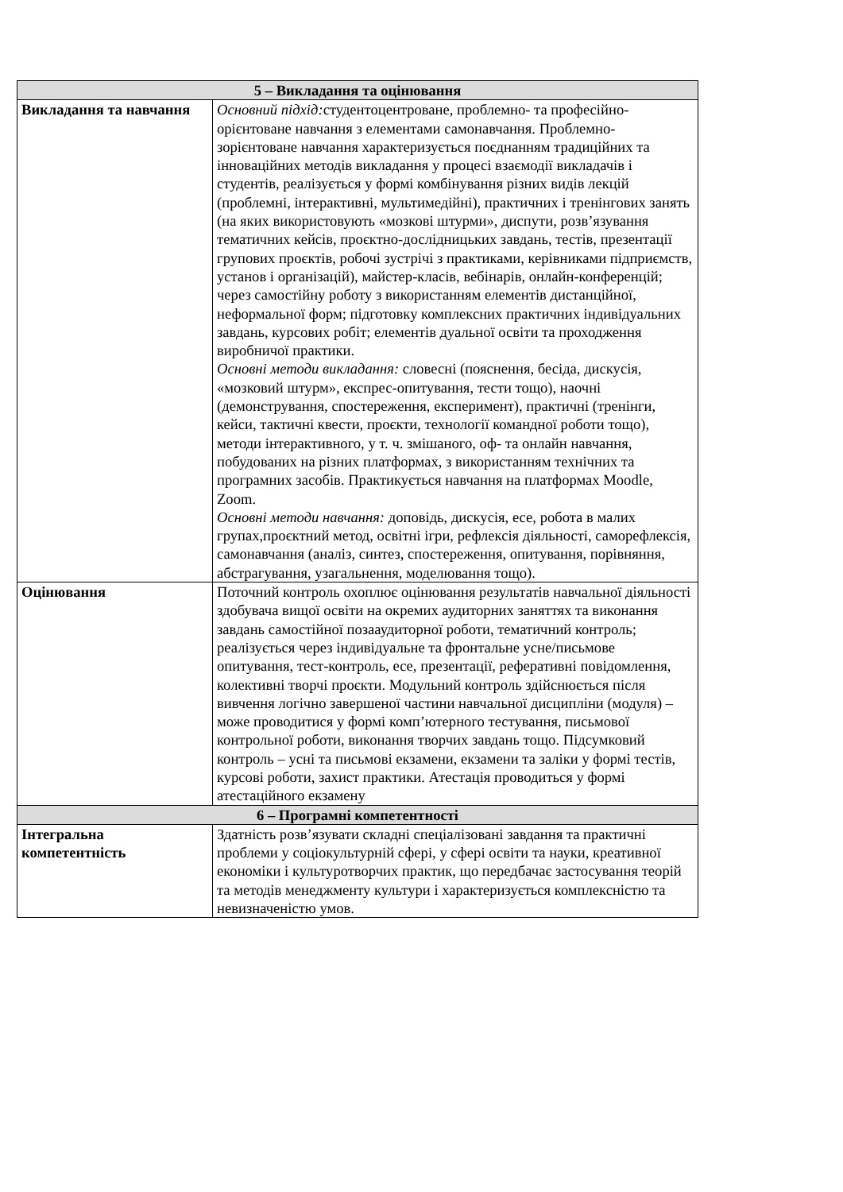| 5 – Викладання та оцінювання | |
| --- | --- |
| Викладання та навчання | Основний підхід: студентоцентроване, проблемно- та професійно-орієнтоване навчання з елементами самонавчання. Проблемно-зорієнтоване навчання характеризується поєднанням традиційних та інноваційних методів викладання у процесі взаємодії викладачів і студентів, реалізується у формі комбінування різних видів лекцій (проблемні, інтерактивні, мультимедійні), практичних і тренінгових занять (на яких використовують «мозкові штурми», диспути, розв’язування тематичних кейсів, проєктно-дослідницьких завдань, тестів, презентації групових проєктів, робочі зустрічі з практиками, керівниками підприємств, установ і організацій), майстер-класів, вебінарів, онлайн-конференцій; через самостійну роботу з використанням елементів дистанційної, неформальної форм; підготовку комплексних практичних індивідуальних завдань, курсових робіт; елементів дуальної освіти та проходження виробничої практики. Основні методи викладання: словесні (пояснення, бесіда, дискусія, «мозковий штурм», експрес-опитування, тести тощо), наочні (демонстрування, спостереження, експеримент), практичні (тренінги, кейси, тактичні квести, проєкти, технології командної роботи тощо), методи інтерактивного, у т. ч. змішаного, оф- та онлайн навчання, побудованих на різних платформах, з використанням технічних та програмних засобів. Практикується навчання на платформах Moodle, Zoom. Основні методи навчання: доповідь, дискусія, есе, робота в малих групах,проєктний метод, освітні ігри, рефлексія діяльності, саморефлексія, самонавчання (аналіз, синтез, спостереження, опитування, порівняння, абстрагування, узагальнення, моделювання тощо). |
| Оцінювання | Поточний контроль охоплює оцінювання результатів навчальної діяльності здобувача вищої освіти на окремих аудиторних заняттях та виконання завдань самостійної позааудиторної роботи, тематичний контроль; реалізується через індивідуальне та фронтальне усне/письмове опитування, тест-контроль, есе, презентації, реферативні повідомлення, колективні творчі проєкти. Модульний контроль здійснюється після вивчення логічно завершеної частини навчальної дисципліни (модуля) – може проводитися у формі комп’ютерного тестування, письмової контрольної роботи, виконання творчих завдань тощо. Підсумковий контроль – усні та письмові екзамени, екзамени та заліки у формі тестів, курсові роботи, захист практики. Атестація проводиться у формі атестаційного екзамену |
| 6 – Програмні компетентності | |
| Інтегральна компетентність | Здатність розв’язувати складні спеціалізовані завдання та практичні проблеми у соціокультурній сфері, у сфері освіти та науки, креативної економіки і культуротворчих практик, що передбачає застосування теорій та методів менеджменту культури і характеризується комплексністю та невизначеністю умов. |